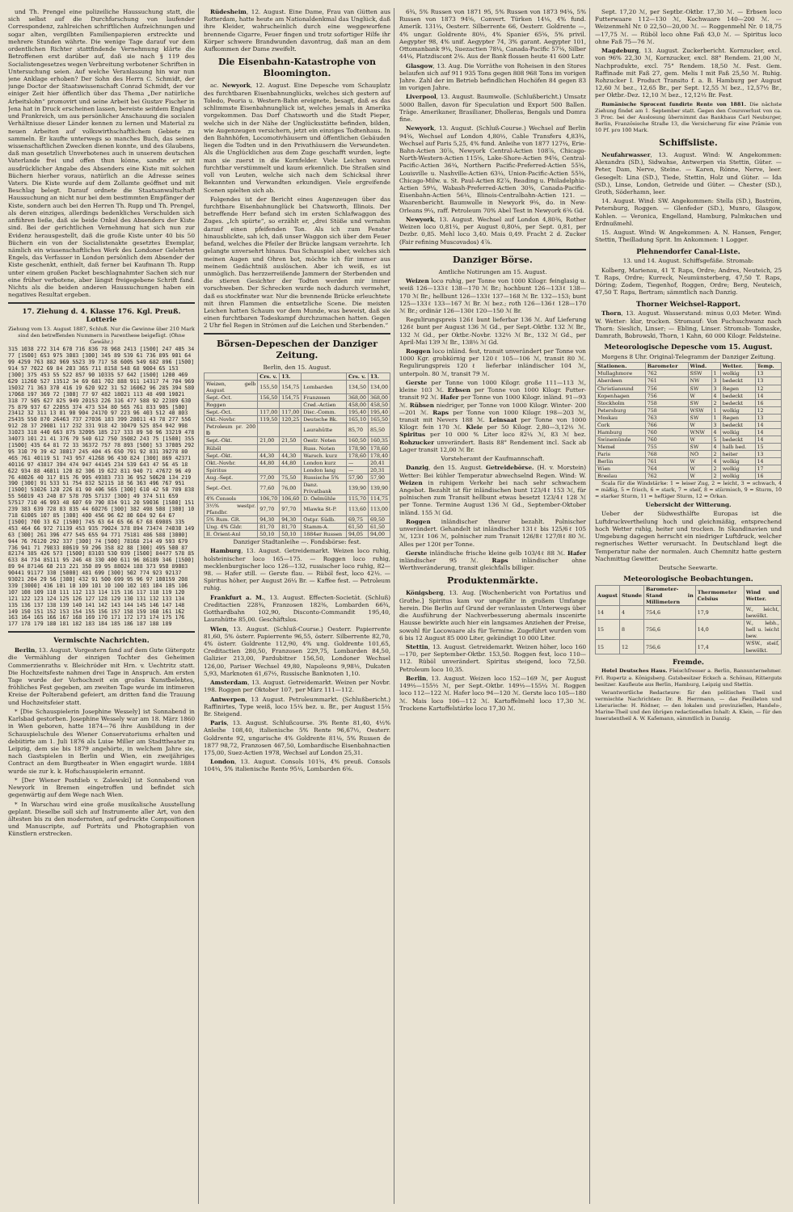und Th. Prengel eine polizeiliche Haussuchung statt, die sich selbst auf die Durchforschung von laufender Correspondenz, zahlreichen schriftlichen Aufzeichnungen und sogar alten, vergilbten Familienpapieren erstreckte und mehrere Stunden währte. Die wenige Tage darauf vor dem ordentlichen Richter stattfindende Vernehmung klärte die Betroffenen erst darüber auf, daß sie nach § 119 des Socialistengesetzes wegen Verbreitung verbotener Schriften in Untersuchung seien. Auf welche Veranlassung hin war nun jene Anklage erhoben? Der Sohn des Herrn C. Schmidt, der junge Doctor der Staatswissenschaft Conrad Schmidt, der vor einiger Zeit hier öffentlich über das Thema „Der natürliche Arbeitslohn“ promovirt und seine Arbeit bei Gustav Fischer in Jena hat in Druck erscheinen lassen, bereiste seitdem England und Frankreich, um aus persönlicher Anschauung die socialen Verhältnisse dieser Länder kennen zu lernen und Material zu neuen Arbeiten auf volkswirthschaftlichem Gebiete zu sammeln. Er kaufte unterwegs so manches Buch, das seinen wissenschaftlichen Zwecken dienen konnte, und des Glaubens, daß man gesetzlich Unverbotenes auch in unserem deutschen Vaterlande frei und offen thun könne, sandte er mit ausdrücklicher Angabe des Absenders eine Kiste mit solchen Büchern hierher voraus, natürlich an die Adresse seines Vaters. Die Kiste wurde auf dem Zollamte geöffnet und mit Beschlag belegt. Darauf ordnete die Staatsanwaltschaft Haussuchung an nicht nur bei dem bestimmten Empfänger der Kiste, sondern auch bei den Herren Th. Rupp und Th. Prengel, als deren einziges, allerdings bedenkliches Verschulden sich anführen ließe, daß sie beide Onkel des Absenders der Kiste sind. Bei der gerichtlichen Vernehmung hat sich nun zur Evidenz herausgestellt, daß die große Kiste unter 40 bis 50 Büchern ein von der Socialistenakte gesetztes Exemplar, nämlich ein wissenschaftliches Werk des Londoner Gelehrten Engels, das Verfasser in London persönlich dem Absender der Kiste geschenkt, enthielt, daß ferner bei Kaufmann Th. Rupp unter einem großen Packet beschlagnahmter Sachen sich nur eine früher verbotene, aber längst freigegebene Schrift fand. Nichts als die beiden anderen Haussuchungen haben ein negatives Resultat ergeben.
17. Ziehung d. 4. Klasse 176. Kgl. Preuß. Lotterie
Ziehung vom 13. August 1887, Schluß. Nur die Gewinne über 210 Mark sind den betreffenden Nummern in Parenthese beigefügt. (Ohne Gewähr.)
315 1038 272 314 670 716 836 78 968 2413 [1500] 247 405 34 77 [1500] 653 975 3083 [300] 345 89 539 61 736 895 901 64 99 4259 763 882 969 5523 39 717 58 6005 549 682 896 [1500] 914 57 7022 69 84 203 365 711 8158 548 68 9004 65 153 [300] 375 453 55 522 857 90 10335 57 642 [1500] 1200 469 629 11260 527 13512 34 69 681 702 888 911 14317 74 704 969 15032 71 363 370 416 19 620 922 31 52 16062 96 285 394 580 17068 197 369 72 [300] 77 97 482 18021 113 48 490 19021 318 77 505 627 825 949 20153 226 316 477 588 92 22389 630 75 879 937 67 22055 374 473 534 80 565 761 833 905 [500] 23412 32 311 13 81 90 904 24170 97 223 96 403 512 40 803 25435 550 870 26463 737 27036 183 399 28011 43 78 277 556 912 28 37 29081 117 232 331 918 42 30479 525 854 942 998 31023 318 440 663 875 32095 185 217 333 89 50 96 33219 478 34073 101 21 41 376 79 540 612 750 35082 243 75 [1500] 355 [1500] 435 64 81 72 33 36372 757 78 893 [500] 53 37005 292 95 310 79 39 42 38017 245 404 45 650 791 92 831 39278 80 465 761 40119 51 743 957 41268 96 430 824 [300] 869 42371 40116 97 43817 394 474 947 44145 234 539 643 47 56 45 18 622 934 88 46011 120 82 306 19 622 811 940 71 47672 96 49 76 48026 40 317 815 76 995 49383 733 36 952 50620 134 219 390 [300] 91 533 51 754 832 52115 18 56 363 496 767 951 [1500] 53026 120 226 81 90 406 565 [300] 610 42 50 789 838 55 56019 43 240 87 578 705 57137 [300] 49 374 511 659 57517 710 46 993 48 607 69 790 834 911 20 59036 [1500] 151 239 383 639 728 83 835 44 60276 [300] 382 498 508 [300] 10 718 61005 107 85 [300] 400 456 96 62 80 604 92 64 67 [1500] 700 33 62 [1500] 745 63 64 65 66 67 68 69085 335 453 464 66 972 71139 453 935 79024 378 894 73474 74030 149 63 [300] 261 396 477 545 655 94 771 75181 486 588 [3000] 944 76 76120 292 337 [300] 74 [500] 78168 214 49 593 679 736 941 71 79833 80619 59 296 358 82 88 [300] 495 500 87 82174 385 426 573 [1500] 83103 530 939 [1500] 84477 578 85 633 84 734 85111 95 246 48 330 400 611 96 86189 346 [1500] 89 94 87146 60 213 221 350 89 95 88024 188 373 950 89083 90441 91177 330 [5000] 481 699 [300] 502 774 923 92137 93021 204 29 56 [300] 432 91 500 699 95 96 97 100159 208 339 [3000] 436 101 10 109 101 10 100 102 103 104 105 106 107 108 109 110 111 112 113 114 115 116 117 118 119 120 121 122 123 124 125 126 127 128 129 130 131 132 133 134 135 136 137 138 139 140 141 142 143 144 145 146 147 148 149 150 151 152 153 154 155 156 157 158 159 160 161 162 163 164 165 166 167 168 169 170 171 172 173 174 175 176 177 178 179 180 181 182 183 184 185 186 187 188 189
Vermischte Nachrichten.
Berlin, 13. August. Vorgestern fand auf dem Gute Gütergotz die Vermählung der einzigen Tochter des Geheimen Commerzienraths v. Bleichröder mit Hrn. v. Uechtritz statt. Die Hochzeitsfeste nahmen drei Tage in Anspruch. Am ersten Tage wurde der Vorhochzeit ein großes Kunstbelebtes, fröhliches Fest gegeben, am zweiten Tage wurde im intimeren Kreise der Polterabend gefeiert, am dritten fand die Trauung und Hochzeitsfeier statt.
* [Die Schauspielerin Josephine Wessely] ist Sonnabend in Karlsbad gestorben. Josephine Wessely war am 18. März 1860 in Wien geboren, hatte 1874—76 ihre Ausbildung in der Schauspielschule des Wiener Conservatoriums erhalten und debütirte am 1. Juli 1876 als Luise Miller am Stadttheater zu Leipzig, dem sie bis 1879 angehörte, in welchem Jahre sie, nach Gastspielen in Berlin und Wien, ein zweijähriges Contract an dem Burgtheater in Wien engagirt wurde. 1884 wurde sie zur k. k. Hofschauspielerin ernannt.
* [Der Wiener Postdieb v. Zalewski] ist Sonnabend von Newyork in Bremen eingetroffen und befindet sich gegenwärtig auf dem Wege nach Wien.
* In Warschau wird eine große musikalische Ausstellung geplant. Dieselbe soll sich auf Instrumente aller Art, von den ältesten bis zu den modernsten, auf gedruckte Compositionen und Manuscripte, auf Porträts und Photographien von Künstlern erstrecken.
Rüdesheim, 12. August. Eine Dame, Frau van Gütten aus Rotterdam, hatte heute am Nationaldenkmal das Unglück, daß ihre Kleider, wahrscheinlich durch eine weggeworfene brennende Cigarre, Feuer fingen und trotz sofortiger Hilfe ihr Körper schwere Brandwunden davontrug, daß man an dem Aufkommen der Dame zweifelt.
Die Eisenbahn-Katastrophe von Bloomington.
ac. Newyork, 12. August. Eine Depesche vom Schauplatz des furchtbaren Eisenbahnunglücks, welches sich gestern auf Toledo, Peoria u. Western-Bahn ereignete, besagt, daß es das schlimmste Eisenbahnunglück ist, welches jemals in Amerika vorgekommen. Das Dorf Chatsworth und die Stadt Pieper, welche sich in der Nähe der Unglücksstätte befinden, bilden, wie Augenzeugen versichern, jetzt ein einziges Todtenhaus. In den Bahnhöfen, Locomotivhäusern und öffentlichen Gebäuden liegen die Todten und in den Privathäusern die Verwundeten. Als die Unglücklichen aus dem Zuge geschafft wurden, legte man sie zuerst in die Kornfelder. Viele Leichen waren furchtbar verstümmelt und kaum erkennlich. Die Straßen sind voll von Leuten, welche sich nach dem Schicksal ihrer Bekannten und Verwandten erkundigen. Viele ergreifende Scenen spielten sich ab.
Folgendes ist der Bericht eines Augenzeugen über das furchtbare Eisenbahnunglück bei Chatsworth, Illinois. Der betreffende Herr befand sich im ersten Schlafwaggon des Zuges. „Ich spürte“, so erzählt er, „drei Stöße und vernahm darauf einen pfeifenden Ton. Als ich zum Fenster hinausblickte, sah ich, daß unser Waggon sich über dem Feuer befand, welches die Pfeiler der Brücke langsam verzehrte. Ich gelangte unversehrt hinaus. Das Schauspiel aber, welches sich meinen Augen und Ohren bot, möchte ich für immer aus meinem Gedächtniß auslöschen. Aber ich weiß, es ist unmöglich. Das herzzerreißende Jammern der Sterbenden und die stieren Gesichter der Todten werden mir immer vorschweben. Der Schrecken wurde noch dadurch vermehrt, daß es stockfinster war. Nur die brennende Brücke erleuchtete mit ihren Flammen die entsetzliche Scene. Die meisten Leichen hatten Schaum vor dem Munde, was beweist, daß sie einen furchtbaren Todeskampf durchzumachen hatten. Gegen 2 Uhr fiel Regen in Strömen auf die Leichen und Sterbenden.“
Börsen-Depeschen der Danziger Zeitung.
Berlin, den 15. August.
| | Crs. v. | 13. | | Crs. v. | 13. |
| --- | --- | --- | --- | --- | --- |
| Weizen, gelb August | 155,50 | 154,75 | Lombarden | 134,50 | 134,00 |
| Sept.-Oct. | 156,50 | 154,75 | Franzosen | 368,00 | 368,00 |
| Roggen | | | Cred.-Actien | 458,00 | 458,50 |
| Sept.-Oct. | 117,00 | 117,00 | Disc.-Comm. | 195,40 | 195,40 |
| Okt.-Novbr. | 119,50 | 120,25 | Deutsche Bk. | 165,10 | 165,50 |
| Petroleum pr. 200 ℔ | | | Laurahütte | 85,70 | 85,50 |
| Sept.-Okt. | 21,00 | 21,50 | Oestr. Noten | 160,50 | 160,35 |
| Rüböl | | | Russ. Noten | 178,90 | 178,60 |
| Sept.-Okt. | 44,30 | 44,30 | Warsch. kurz | 178,60 | 178,40 |
| Okt.-Novbr. | 44,80 | 44,80 | London kurz | — | 20,41 |
| Spiritus | | | London lang | — | 20,31 |
| Aug.-Sept. | 77,00 | 75,50 | Russische 5% | 57,90 | 57,90 |
| Sept.-Oct. | 77,60 | 76,00 | Danz. Privatbank | 139,90 | 139,90 |
| 4% Consols | 106,70 | 106,60 | D. Oelmühle | 115,70 | 114,75 |
| 3½% westpr. Pfandbr. | 97,70 | 97,70 | Mlawka St-P. | 113,60 | 113,00 |
| 5% Rum. GR. | 94,30 | 94,30 | Ostpr. Südb. | 69,75 | 69,50 |
| Ung. 4% Gldr. | 81,70 | 81,70 | Stamm-A. | 61,50 | 61,50 |
| II. Orient-Anl | 50,10 | 50,10 | 1884er Russen | 94,05 | 94,00 |
Danziger Stadtanleihe —. Fondsbörse: fest.
Hamburg, 13. August. Getreidemarkt. Weizen loco ruhig, holsteinischer loco 165—175. — Roggen loco ruhig, mecklenburgischer loco 126—132, russischer loco ruhig, 82—98. — Hafer still. — Gerste flau. — Rüböl fest, loco 42½. — Spiritus höher, per August 26¼ Br. — Kaffee fest. — Petroleum ruhig.
Frankfurt a. M., 13. August. Effecten-Societät. (Schluß) Creditactien 228¾, Franzosen 182⅜, Lombarden 66¾, Gotthardbahn 102,90, Disconto-Commandit 195,40, Laurahütte 85,00. Geschäftslos.
Wien, 13. August. (Schluß-Course.) Oesterr. Papierrente 81,60, 5% österr. Papierrente 96,55, österr. Silberrente 82,70, 4% österr. Goldrente 112,90, 4% ung. Goldrente 101,65, Creditactien 280,50, Franzosen 229,75, Lombarden 84,50, Galizier 213,00, Pardubitzer 156,50, Londoner Wechsel 126,00, Pariser Wechsel 49,80, Napoleons 9,98½, Dukaten 5,93, Marknoten 61,67½, Russische Banknoten 1,10.
Amsterdam, 13. August. Getreidemarkt. Weizen per Novbr. 198. Roggen per Oktober 107, per März 111—112.
Antwerpen, 13 August. Petroleummarkt. (Schlußbericht.) Raffinirtes, Type weiß, loco 15¼ bez. u. Br., per August 15¼ Br. Steigend.
Paris, 13. August. Schlußcourse. 3% Rente 81,40, 4½% Anleihe 108,40, italienische 5% Rente 96,67½, Oesterr. Goldrente 92, ungarische 4% Goldrente 81⅛, 5% Russen de 1877 98,72, Franzosen 467,50, Lombardische Eisenbahnactien 175,00, Suez-Actien 1978, Wechsel auf London 25,31.
London, 13. August. Consols 101⅝, 4% preuß. Consols 104¼, 5% italienische Rente 95¼, Lombarden 6⅝.
6¾, 5% Russen von 1871 95, 5% Russen von 1873 94⅝, 5% Russen von 1873 94⅝, Convert. Türken 14⅛, 4% fund. Amerik. 131¼, Oesterr. Silberrente 66, Oesterr. Goldrente —, 4% ungar. Goldrente 80½, 4% Spanier 65⅝, 5% privil. Aegypter 98, 4% unif. Aegypter 74, 3% garant. Aegypter 101, Ottomanbank 9¼, Suezactien 78¼, Canada-Pacific 57⅝, Silber 44⅛, Platzdiscont 2⅛. Aus der Bank flossen heute 41 600 Lstr.
Glasgow, 13. Aug. Die Vorräthe von Roheisen in den Stores belaufen sich auf 911 935 Tons gegen 808 968 Tons im vorigen Jahre. Zahl der im Betrieb befindlichen Hochöfen 84 gegen 83 im vorigen Jahre.
Liverpool, 13. August. Baumwolle. (Schlußbericht.) Umsatz 5000 Ballen, davon für Speculation und Export 500 Ballen. Träge. Amerikaner, Brasilianer, Dholleras, Bengals und Domra fine.
Newyork, 13. August. (Schluß-Course.) Wechsel auf Berlin 94⅝, Wechsel auf London 4,80½, Cable Transfers 4,83¾, Wechsel auf Paris 5,25, 4% fund. Anleihe von 1877 127¼, Erie-Bahn-Actien 30⅞, Newyork Central-Actien 108⅞, Chicago-North-Western-Actien 115⅝, Lake-Shore-Actien 94⅝, Central-Pacific-Actien 36¼, Northern Pacific-Preferred-Actien 55⅝, Louisville u. Nashville-Actien 63¼, Union-Pacific-Actien 55⅜, Chicago-Milw. u. St. Paul-Actien 82⅞, Reading u. Philadelphia-Actien 59¼, Wabash-Preferred-Actien 30⅜, Canada-Pacific-Eisenbahn-Actien 56¼, Illinois-Centralbahn-Actien 121. — Waarenbericht. Baumwolle in Newyork 9⅝, do. in New-Orleans 9¼, raff. Petroleum 70% Abel Test in Newyork 6⅝ Gd.
Newyork, 13. August. Wechsel auf London 4,80⅜, Rother Weizen loco 0,81¼, per August 0,80⅛, per Sept. 0,81, per Dezbr. 0,85. Mehl loco 3,40. Mais 0,49. Fracht 2 d. Zucker (Fair refining Muscovados) 4⅞.
Danziger Börse.
Amtliche Notirungen am 15. August.
Weizen loco ruhig, per Tonne von 1000 Kilogr. feinglasig u. weiß 126—133ℓ 138—170 ℳ Br.; hochbunt 126—133ℓ 138—170 ℳ Br.; hellbunt 126—133ℓ 137—168 ℳ Br. 132—153; bunt 125—133ℓ 133—167 ℳ Br. ℳ bez.; roth 126—136ℓ 128—170 ℳ Br.; ordinär 126—130ℓ 120—150 ℳ Br.
Regulirungspreis 126ℓ bunt lieferbar 136 ℳ. Auf Lieferung 126ℓ bunt per August 136 ℳ Gd., per Sept.-Oktbr. 132 ℳ Br., 132 ℳ Gd., per Oktbr.-Novbr. 132½ ℳ Br., 132 ℳ Gd., per April-Mai 139 ℳ Br., 138½ ℳ Gd.
Roggen loco inländ. fest, transit unverändert per Tonne von 1000 Kgr. grobkörnig per 120ℓ 105—106 ℳ, transit 80 ℳ. Regulirungspreis 120ℓ lieferbar inländischer 104 ℳ, unterpoln. 80 ℳ, transit 79 ℳ.
Gerste per Tonne von 1000 Kilogr. große 111—113 ℳ, kleine 103 ℳ. Erbsen per Tonne von 1000 Kilogr. Futter- transit 92 ℳ. Hafer per Tonne von 1000 Kilogr. inländ. 91—93 ℳ. Rübsen niedriger, per Tonne von 1000 Kilogr. Winter- 200—201 ℳ. Raps per Tonne von 1000 Kilogr. 198—203 ℳ, transit mit Nevers 188 ℳ. Leinsaat per Tonne von 1000 Kilogr. fein 170 ℳ. Kleie per 50 Kilogr. 2,80—3,12½ ℳ. Spiritus per 10 000 % Liter loco 82¼ ℳ, 83 ℳ bez. Rohzucker unverändert. Basis 88° Rendement incl. Sack ab Lager transit 12,00 ℳ Br.
Vorsteheramt der Kaufmannschaft.
Danzig, den 15. August. Getreidebörse. (H. v. Morstein) Wetter: Bei kühler Temperatur abwechselnd Regen. Wind: W. Weizen in ruhigem Verkehr bei nach sehr schwachem Angebot. Bezahlt ist für inländischen bunt 123/4ℓ 153 ℳ, für polnischen zum Transit hellbunt etwas besetzt 123/4ℓ 128 ℳ per Tonne. Termine August 136 ℳ Gd., September-Oktober inländ. 155 ℳ Gd.
Roggen inländischer theurer bezahlt. Polnischer unverändert. Gehandelt ist inländischer 131ℓ bis 125/6ℓ 105 ℳ, 123ℓ 106 ℳ, polnischer zum Transit 126/8ℓ 127/8ℓ 80 ℳ. Alles per 120ℓ per Tonne.
Gerste inländische frische kleine gelb 103/4ℓ 88 ℳ. Hafer inländischer 95 ℳ. Raps inländischer ohne Werthveränderung, transit gleichfalls billiger.
Produktenmärkte.
Königsberg, 13. Aug. [Wochenbericht von Portatius und Grothe.] Spiritus kam vor ungefähr in großem Umfange herein. Die Berlin auf Grund der veranlassten Unterwegs über die Ausführung der Nachverbesserung abermals inscenirte Hausse bewirkte auch hier ein langsames Anziehen der Preise, sowohl für Locowaare als für Termine. Zugeführt wurden vom 6 bis 12 August 85 000 Liter, gekündigt 10 000 Liter.
Stettin, 13. August. Getreidemarkt. Weizen höher, loco 160—170, per September-Oktbr. 153,50. Roggen fest, loco 110—112. Rüböl unverändert. Spiritus steigend, loco 72,50. Petroleum loco 10,35.
Berlin, 13. August. Weizen loco 152—169 ℳ, per August 149½—155½ ℳ, per Sept.-Oktbr. 149½—155¼ ℳ. Roggen loco 112—122 ℳ. Hafer loco 94—120 ℳ. Gerste loco 105—180 ℳ. Mais loco 106—112 ℳ. Kartoffelmehl loco 17,30 ℳ. Trockene Kartoffelstärke loco 17,30 ℳ.
Sept. 17,20 ℳ, per Septbr.-Oktbr. 17,30 ℳ. — Erbsen loco Futterwaare 112—130 ℳ, Kochwaare 140—200 ℳ. — Weizenmehl Nr. 0 22,50—20,00 ℳ. — Roggenmehl Nr. 0 18,75—17,75 ℳ. — Rüböl loco ohne Faß 43,0 ℳ. — Spiritus loco ohne Faß 75—76 ℳ.
Magdeburg, 13. August. Zuckerbericht. Kornzucker, excl. von 96% 22,30 ℳ, Kornzucker, excl. 88° Rendem. 21,00 ℳ, Nachprodukte, excl. 75° Rendem. 18,50 ℳ. Fest. Gem. Raffinade mit Faß 27, gem. Melis I mit Faß 25,50 ℳ. Ruhig. Rohzucker I. Product Transito f. a. B. Hamburg per August 12,60 ℳ bez., 12,65 Br., per Sept. 12,55 ℳ bez., 12,57½ Br., per Oktbr.-Dez. 12,10 ℳ bez., 12,12½ Br. Fest.
Rumänische Sprocent fundirte Rente von 1881. Die nächste Ziehung findet am 1. September statt. Gegen den Coursverlust von ca. 3 Proc. bei der Auslosung übernimmt das Bankhaus Carl Neuburger, Berlin, Französische Straße 13, die Versicherung für eine Prämie von 10 Pf. pro 100 Mark.
Schiffsliste.
Neufahrwasser, 13. August. Wind: W. Angekommen: Alexandra (SD.), Sidwahse, Antwerpen via Stettin, Güter. — Peter, Dam, Nerve, Steine. — Karen, Rönne, Nerve, leer. Gesegelt: Lina (SD.), Tiede, Stettin, Holz und Güter. — Ida (SD.), Linse, London, Getreide und Güter. — Chester (SD.), Groth, Söderhamn, leer.
14. August. Wind: SW. Angekommen: Stella (SD.), Boström, Petersburg, Roggen. — Glenfeder (SD.), Munro, Glasgow, Kohlen. — Veronica, Engelland, Hamburg, Palmkuchen und Erdnußmehl.
15. August. Wind: W. Angekommen: A. N. Hansen, Fenger, Stettin, Theilladung Sprit. Im Ankommen: 1 Logger.
Plehnendorfer Canal-Liste.
13. und 14. August. Schiffsgefäße. Stromab:
Kolberg, Marienau, 41 T. Raps, Ordre; Andres, Neuteich, 25 T. Raps, Ordre; Kurreck, Neumünsterberg, 47,50 T. Raps, Döring; Zodem, Tiegenhof, Roggen, Ordre; Berg, Neuteich, 47,50 T. Raps, Bertram; sämmtlich nach Danzig.
Thorner Weichsel-Rapport.
Thorn, 13. August. Wasserstand: minus 0,03 Meter. Wind: W. Wetter: klar, trocken. Stromauf: Von Fuchsschwanz nach Thorn: Sieslich, Linser; — Ebling, Linser. Stromab: Tomaske, Damrath, Bobrowski, Thorn, 1 Kahn, 60 000 Kilogr. Feldsteine.
Meteorologische Depesche vom 15. August.
Morgens 8 Uhr. Original-Telegramm der Danziger Zeitung.
| Stationen. | Barometer | Wind. | | Wetter. | Temp. |
| --- | --- | --- | --- | --- | --- |
| Mullaghmore | 762 | SSW | 1 | wolkig | 13 |
| Aberdeen | 761 | NW | 3 | bedeckt | 13 |
| Christiansund | 756 | SW | 3 | Regen | 12 |
| Kopenhagen | 756 | W | 4 | bedeckt | 14 |
| Stockholm | 758 | SW | 2 | bedeckt | 16 |
| Petersburg | 758 | WSW | 1 | wolkig | 12 |
| Moskau | 763 | SW | 1 | Regen | 13 |
| Cork | 766 | W | 3 | bedeckt | 14 |
| Hamburg | 760 | WNW | 4 | wolkig | 14 |
| Swinemünde | 760 | W | 5 | bedeckt | 14 |
| Memel | 755 | SW | 4 | halb bed. | 15 |
| Paris | 768 | NO | 2 | heiter | 13 |
| Berlin | 761 | W | 4 | wolkig | 14 |
| Wien | 764 | W | 2 | wolkig | 17 |
| Breslau | 762 | W | 2 | wolkig | 16 |
Scala für die Windstärke: 1 = leiser Zug, 2 = leicht, 3 = schwach, 4 = mäßig, 5 = frisch, 6 = stark, 7 = steif, 8 = stürmisch, 9 = Sturm, 10 = starker Sturm, 11 = heftiger Sturm, 12 = Orkan.
Uebersicht der Witterung.
Ueber der Südwesthälfte Europas ist die Luftdruckvertheilung hoch und gleichmäßig, entsprechend hoch Wetter ruhig, heiter und trocken. In Skandinavien und Umgebung dagegen herrscht ein niedriger Luftdruck, welcher regnerisches Wetter verursacht. In Deutschland liegt die Temperatur nahe der normalen. Auch Chemnitz hatte gestern Nachmittag Gewitter.
Deutsche Seewarte.
Meteorologische Beobachtungen.
| August | Stunde | Barometer-Stand in Millimetern | Thermometer Celsius | Wind und Wetter. |
| --- | --- | --- | --- | --- |
| 14 | 4 | 754,6 | 17,9 | W., leicht, bewölkt. |
| 15 | 8 | 756,6 | 14,0 | W., lebh., hell u. leicht bew. |
| 15 | 12 | 756,6 | 17,4 | WSW., steif, bewölkt. |
Fremde.
Hotel Deutsches Haus. Fleischfresser a. Berlin, Bannunternehmer. Frl. Rupertz a. Königsberg. Gutsbesitzer Ecksch a. Schönau, Ritterguts besitzer. Kaufleute aus Berlin, Hamburg, Leipzig und Stettin.
Verantwortliche Redacteure: für den politischen Theil und vermischte Nachrichten: Dr. B. Herrmann, — das Feuilleton und Literarische: H. Rödner, — den lokalen und provinziellen, Handels-, Marine-Theil und den übrigen redactionellen Inhalt: A. Klein, — für den Inseratentheil A. W. Kafemann, sämmtlich in Danzig.